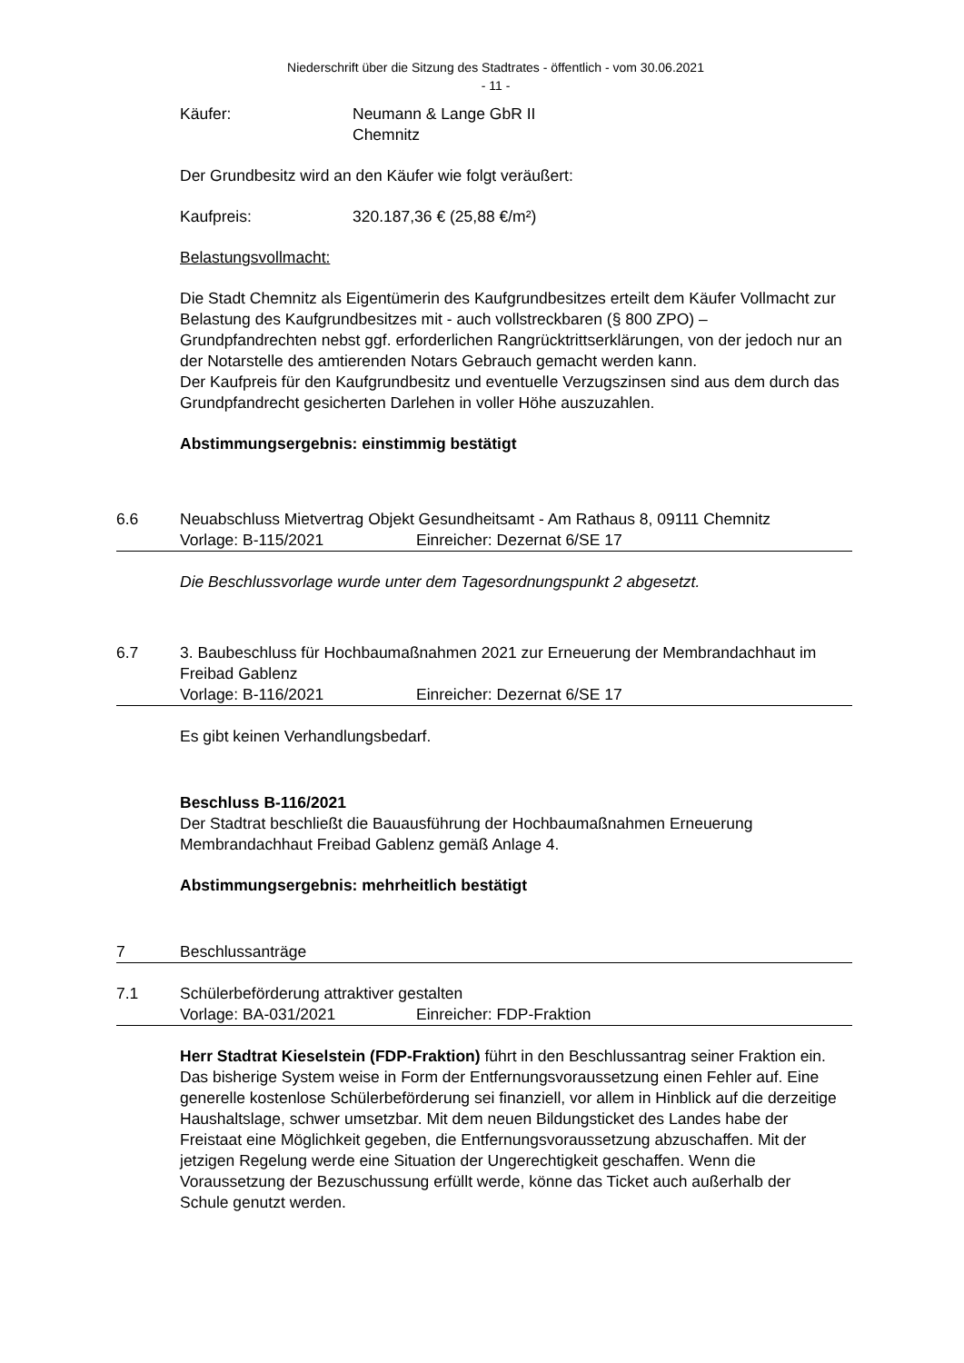Niederschrift über die Sitzung des Stadtrates - öffentlich - vom 30.06.2021
- 11 -
Käufer: Neumann & Lange GbR II
Chemnitz
Der Grundbesitz wird an den Käufer wie folgt veräußert:
Kaufpreis: 320.187,36 € (25,88 €/m²)
Belastungsvollmacht:
Die Stadt Chemnitz als Eigentümerin des Kaufgrundbesitzes erteilt dem Käufer Vollmacht zur Belastung des Kaufgrundbesitzes mit - auch vollstreckbaren (§ 800 ZPO) – Grundpfandrechten nebst ggf. erforderlichen Rangrücktrittserklärungen, von der jedoch nur an der Notarstelle des amtierenden Notars Gebrauch gemacht werden kann.
Der Kaufpreis für den Kaufgrundbesitz und eventuelle Verzugszinsen sind aus dem durch das Grundpfandrecht gesicherten Darlehen in voller Höhe auszuzahlen.
Abstimmungsergebnis: einstimmig bestätigt
6.6 Neuabschluss Mietvertrag Objekt Gesundheitsamt - Am Rathaus 8, 09111 Chemnitz
Vorlage: B-115/2021 Einreicher: Dezernat 6/SE 17
Die Beschlussvorlage wurde unter dem Tagesordnungspunkt 2 abgesetzt.
6.7 3. Baubeschluss für Hochbaumaßnahmen 2021 zur Erneuerung der Membrandachhaut im Freibad Gablenz
Vorlage: B-116/2021 Einreicher: Dezernat 6/SE 17
Es gibt keinen Verhandlungsbedarf.
Beschluss B-116/2021
Der Stadtrat beschließt die Bauausführung der Hochbaumaßnahmen Erneuerung Membrandachhaut Freibad Gablenz gemäß Anlage 4.
Abstimmungsergebnis: mehrheitlich bestätigt
7 Beschlussanträge
7.1 Schülerbeförderung attraktiver gestalten
Vorlage: BA-031/2021 Einreicher: FDP-Fraktion
Herr Stadtrat Kieselstein (FDP-Fraktion) führt in den Beschlussantrag seiner Fraktion ein. Das bisherige System weise in Form der Entfernungsvoraussetzung einen Fehler auf. Eine generelle kostenlose Schülerbeförderung sei finanziell, vor allem in Hinblick auf die derzeitige Haushaltslage, schwer umsetzbar. Mit dem neuen Bildungsticket des Landes habe der Freistaat eine Möglichkeit gegeben, die Entfernungsvoraussetzung abzuschaffen. Mit der jetzigen Regelung werde eine Situation der Ungerechtigkeit geschaffen. Wenn die Voraussetzung der Bezuschussung erfüllt werde, könne das Ticket auch außerhalb der Schule genutzt werden.